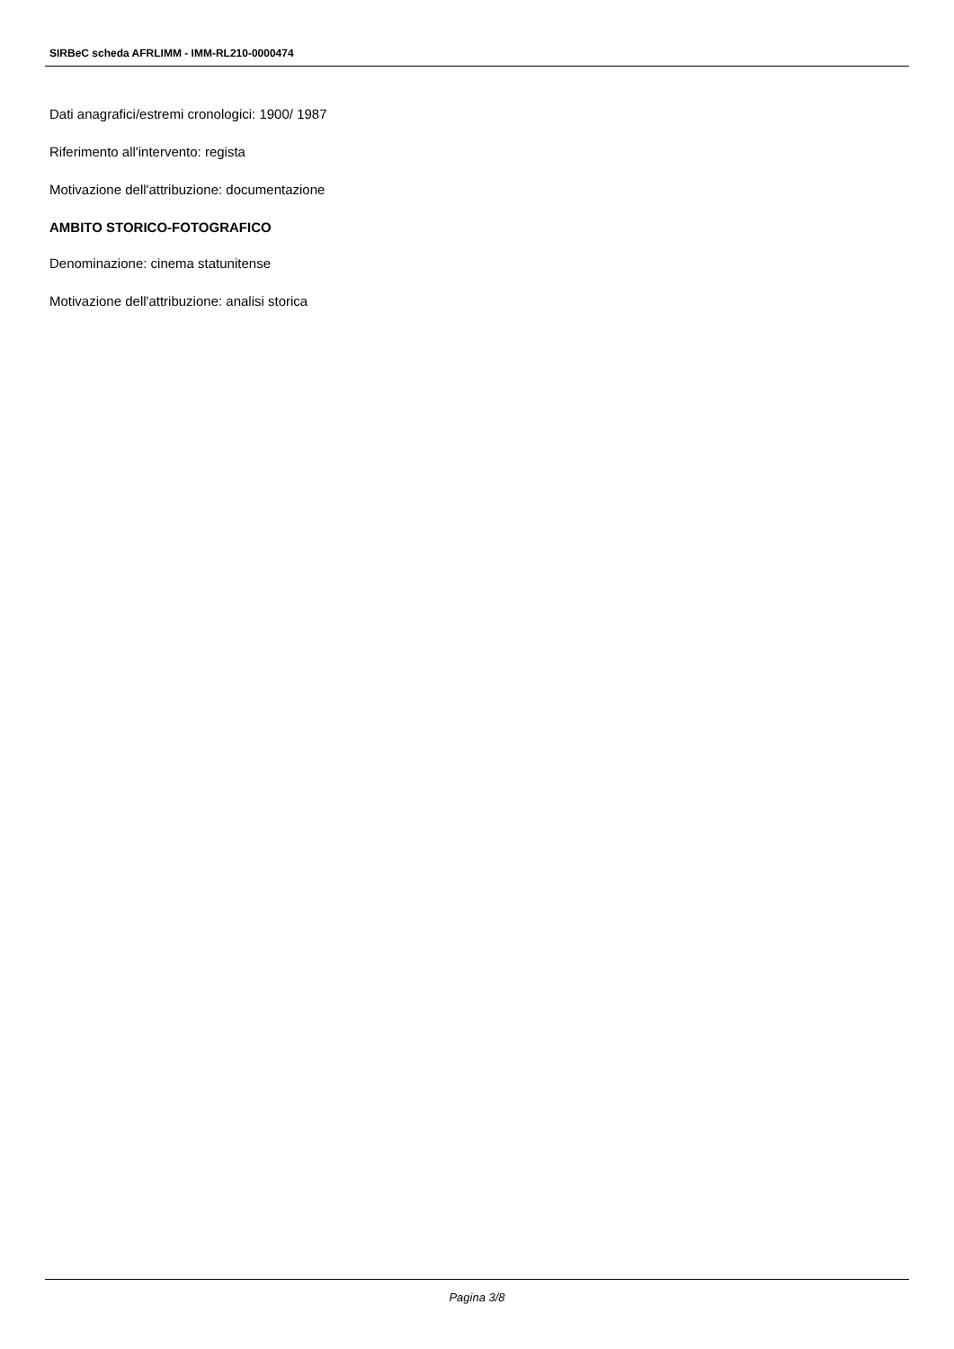SIRBeC scheda AFRLIMM - IMM-RL210-0000474
Dati anagrafici/estremi cronologici: 1900/ 1987
Riferimento all'intervento: regista
Motivazione dell'attribuzione: documentazione
AMBITO STORICO-FOTOGRAFICO
Denominazione: cinema statunitense
Motivazione dell'attribuzione: analisi storica
Pagina 3/8